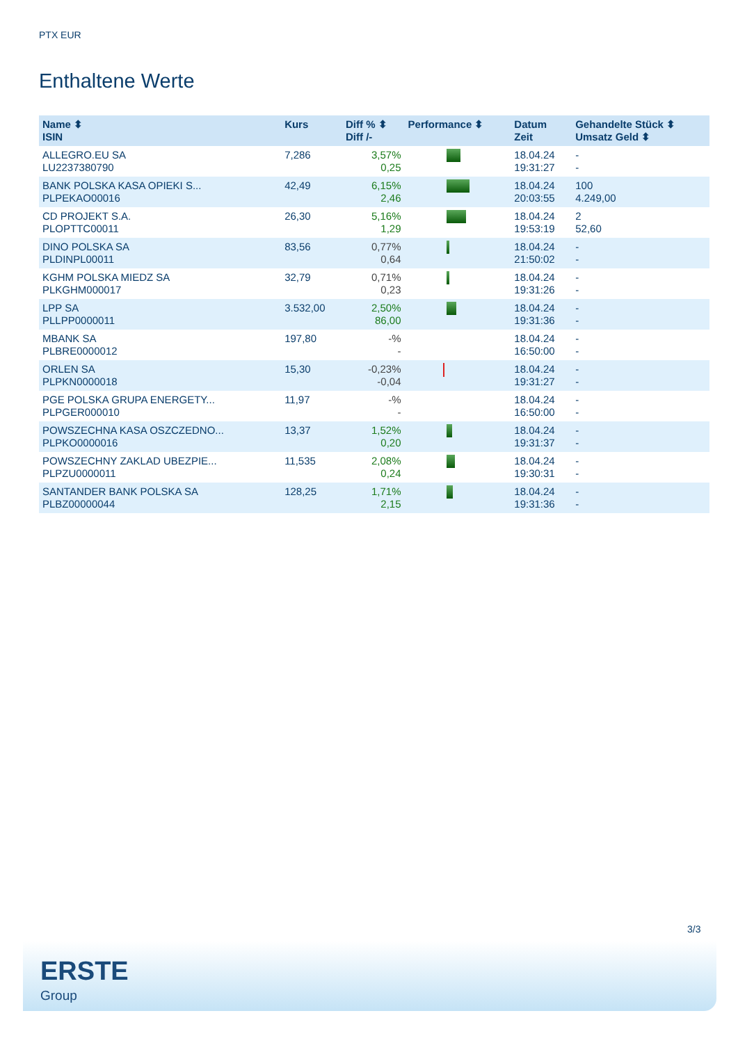PTX EUR
Enthaltene Werte
| Name ⬍ ISIN | Kurs | Diff % ⬍ Diff /- | Performance ⬍ | Datum Zeit | Gehandelte Stück ⬍ Umsatz Geld ⬍ |
| --- | --- | --- | --- | --- | --- |
| ALLEGRO.EU SA LU2237380790 | 7,286 | 3,57% 0,25 | | 18.04.24 19:31:27 | - - |
| BANK POLSKA KASA OPIEKI S... PLPEKAO00016 | 42,49 | 6,15% 2,46 | | 18.04.24 20:03:55 | 100 4.249,00 |
| CD PROJEKT S.A. PLOPTTC00011 | 26,30 | 5,16% 1,29 | | 18.04.24 19:53:19 | 2 52,60 |
| DINO POLSKA SA PLDINPL00011 | 83,56 | 0,77% 0,64 | | 18.04.24 21:50:02 | - - |
| KGHM POLSKA MIEDZ SA PLKGHM000017 | 32,79 | 0,71% 0,23 | | 18.04.24 19:31:26 | - - |
| LPP SA PLLPP0000011 | 3.532,00 | 2,50% 86,00 | | 18.04.24 19:31:36 | - - |
| MBANK SA PLBRE0000012 | 197,80 | -% - | | 18.04.24 16:50:00 | - - |
| ORLEN SA PLPKN0000018 | 15,30 | -0,23% -0,04 | | 18.04.24 19:31:27 | - - |
| PGE POLSKA GRUPA ENERGETY... PLPGER000010 | 11,97 | -% - | | 18.04.24 16:50:00 | - - |
| POWSZECHNA KASA OSZCZEDNO... PLPKO0000016 | 13,37 | 1,52% 0,20 | | 18.04.24 19:31:37 | - - |
| POWSZECHNY ZAKLAD UBEZPIE... PLPZU0000011 | 11,535 | 2,08% 0,24 | | 18.04.24 19:30:31 | - - |
| SANTANDER BANK POLSKA SA PLBZ00000044 | 128,25 | 1,71% 2,15 | | 18.04.24 19:31:36 | - - |
3/3
ERSTE
Group